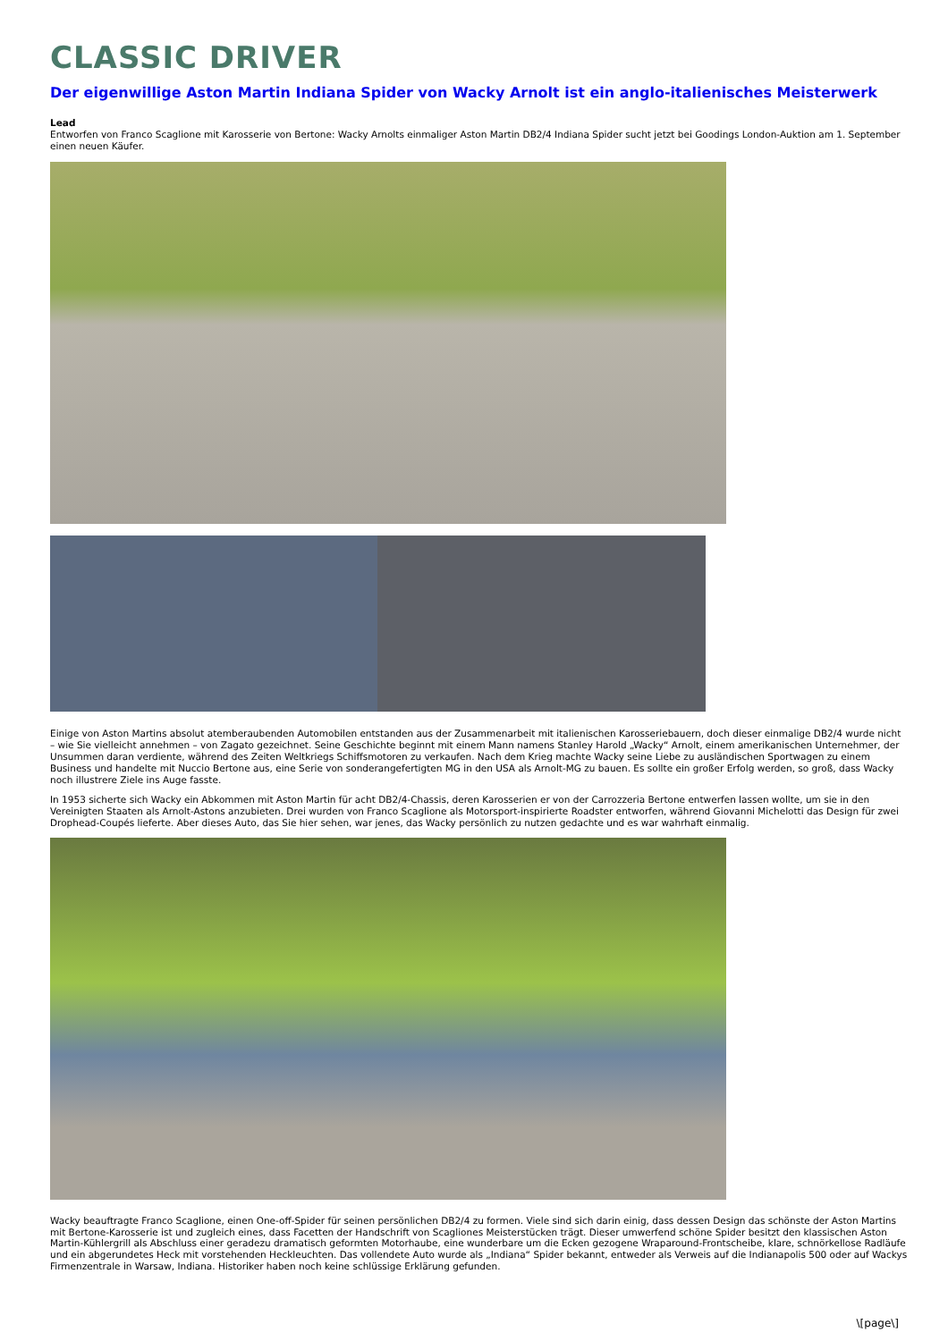CLASSIC DRIVER
Der eigenwillige Aston Martin Indiana Spider von Wacky Arnolt ist ein anglo-italienisches Meisterwerk
Lead
Entworfen von Franco Scaglione mit Karosserie von Bertone: Wacky Arnolts einmaliger Aston Martin DB2/4 Indiana Spider sucht jetzt bei Goodings London-Auktion am 1. September einen neuen Käufer.
Einige von Aston Martins absolut atemberaubenden Automobilen entstanden aus der Zusammenarbeit mit italienischen Karosseriebauern, doch dieser einmalige DB2/4 wurde nicht – wie Sie vielleicht annehmen – von Zagato gezeichnet. Seine Geschichte beginnt mit einem Mann namens Stanley Harold „Wacky“ Arnolt, einem amerikanischen Unternehmer, der Unsummen daran verdiente, während des Zeiten Weltkriegs Schiffsmotoren zu verkaufen. Nach dem Krieg machte Wacky seine Liebe zu ausländischen Sportwagen zu einem Business und handelte mit Nuccio Bertone aus, eine Serie von sonderangefertigten MG in den USA als Arnolt-MG zu bauen. Es sollte ein großer Erfolg werden, so groß, dass Wacky noch illustrere Ziele ins Auge fasste.
In 1953 sicherte sich Wacky ein Abkommen mit Aston Martin für acht DB2/4-Chassis, deren Karosserien er von der Carrozzeria Bertone entwerfen lassen wollte, um sie in den Vereinigten Staaten als Arnolt-Astons anzubieten. Drei wurden von Franco Scaglione als Motorsport-inspirierte Roadster entworfen, während Giovanni Michelotti das Design für zwei Drophead-Coupés lieferte. Aber dieses Auto, das Sie hier sehen, war jenes, das Wacky persönlich zu nutzen gedachte und es war wahrhaft einmalig.
Wacky beauftragte Franco Scaglione, einen One-off-Spider für seinen persönlichen DB2/4 zu formen. Viele sind sich darin einig, dass dessen Design das schönste der Aston Martins mit Bertone-Karosserie ist und zugleich eines, dass Facetten der Handschrift von Scagliones Meisterstücken trägt. Dieser umwerfend schöne Spider besitzt den klassischen Aston Martin-Kühlergrill als Abschluss einer geradezu dramatisch geformten Motorhaube, eine wunderbare um die Ecken gezogene Wraparound-Frontscheibe, klare, schnörkellose Radläufe und ein abgerundetes Heck mit vorstehenden Heckleuchten. Das vollendete Auto wurde als „Indiana“ Spider bekannt, entweder als Verweis auf die Indianapolis 500 oder auf Wackys Firmenzentrale in Warsaw, Indiana. Historiker haben noch keine schlüssige Erklärung gefunden.
\[page\]